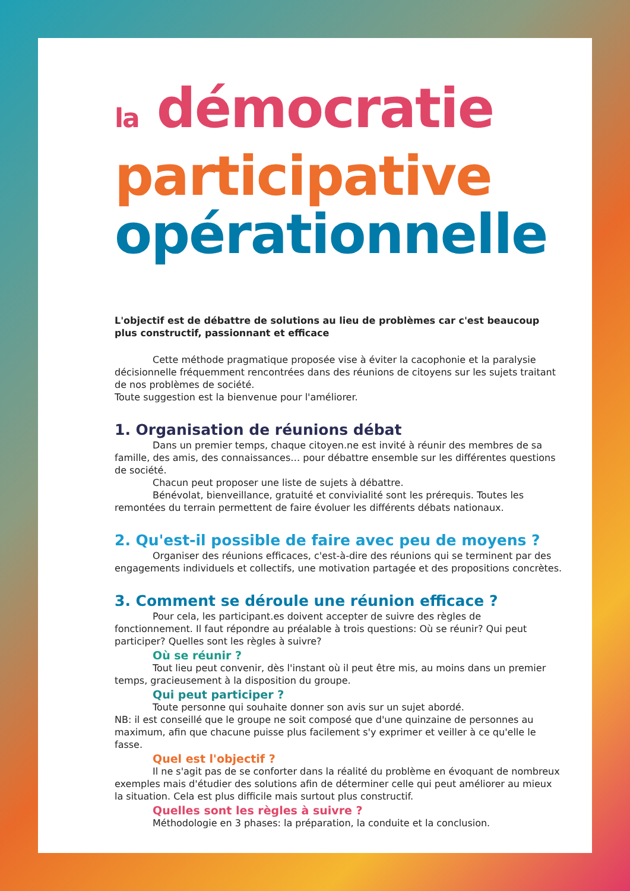la démocratie
participative
opérationnelle
L'objectif est de débattre de solutions au lieu de problèmes car c'est beaucoup plus constructif, passionnant et efficace
Cette méthode pragmatique proposée vise à éviter la cacophonie et la paralysie décisionnelle fréquemment rencontrées dans des réunions de citoyens sur les sujets traitant de nos problèmes de société.
Toute suggestion est la bienvenue pour l'améliorer.
1. Organisation de réunions débat
Dans un premier temps, chaque citoyen.ne est invité à réunir des membres de sa famille, des amis, des connaissances… pour débattre ensemble sur les différentes questions de société.
Chacun peut proposer une liste de sujets à débattre.
Bénévolat, bienveillance, gratuité et convivialité sont les prérequis. Toutes les remontées du terrain permettent de faire évoluer les différents débats nationaux.
2. Qu'est-il possible de faire avec peu de moyens ?
Organiser des réunions efficaces, c'est-à-dire des réunions qui se terminent par des engagements individuels et collectifs, une motivation partagée et des propositions concrètes.
3. Comment se déroule une réunion efficace ?
Pour cela, les participant.es doivent accepter de suivre des règles de fonctionnement. Il faut répondre au préalable à trois questions: Où se réunir? Qui peut participer? Quelles sont les règles à suivre?
Où se réunir ?
Tout lieu peut convenir, dès l'instant où il peut être mis, au moins dans un premier temps, gracieusement à la disposition du groupe.
Qui peut participer ?
Toute personne qui souhaite donner son avis sur un sujet abordé.
NB: il est conseillé que le groupe ne soit composé que d'une quinzaine de personnes au maximum, afin que chacune puisse plus facilement s'y exprimer et veiller à ce qu'elle le fasse.
Quel est l'objectif ?
Il ne s'agit pas de se conforter dans la réalité du problème en évoquant de nombreux exemples mais d'étudier des solutions afin de déterminer celle qui peut améliorer au mieux la situation. Cela est plus difficile mais surtout plus constructif.
Quelles sont les règles à suivre ?
Méthodologie en 3 phases: la préparation, la conduite et la conclusion.